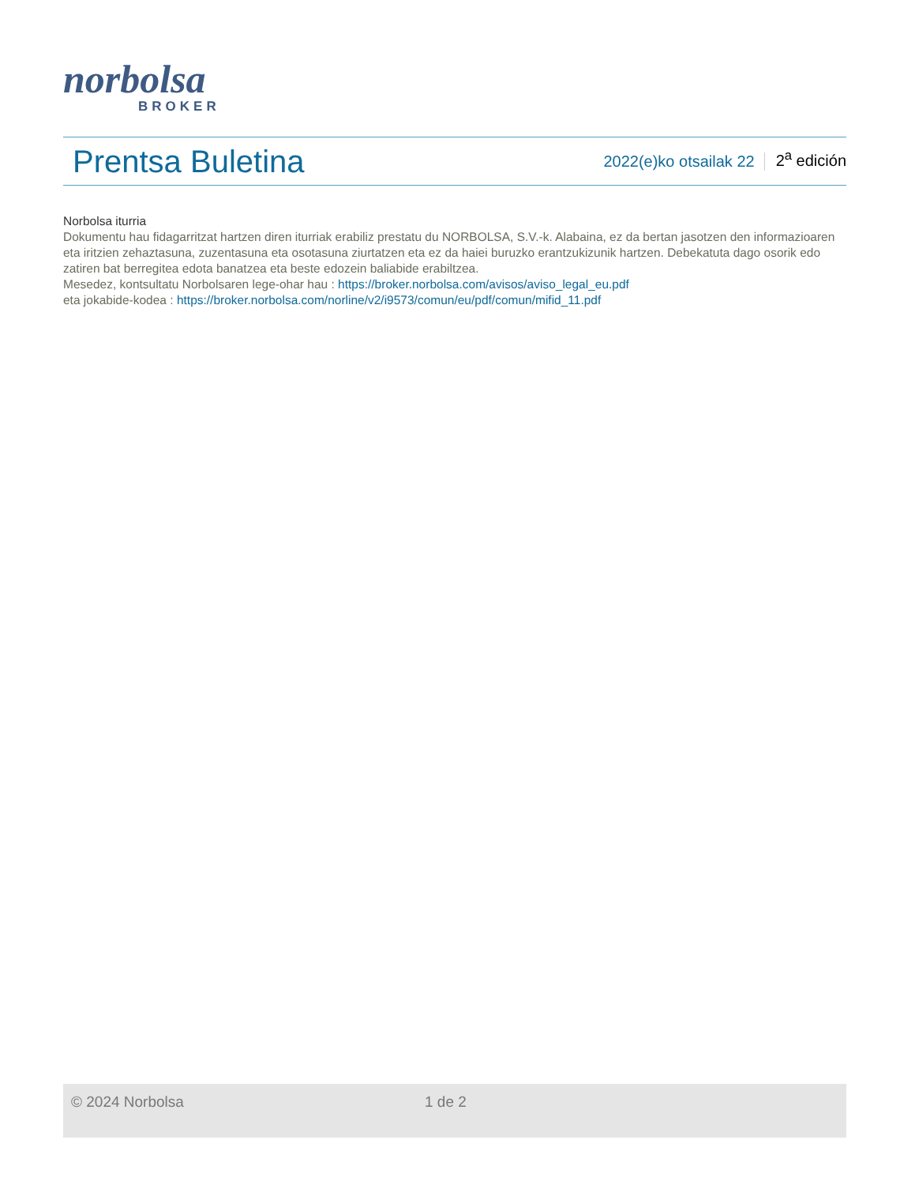norbolsa
BROKER
Prentsa Buletina
2022(e)ko otsailak 22
2<sup>a</sup> edición
Norbolsa iturria
Dokumentu hau fidagarritzat hartzen diren iturriak erabiliz prestatu du NORBOLSA, S.V.-k. Alabaina, ez da bertan jasotzen den informazioaren eta iritzien zehaztasuna, zuzentasuna eta osotasuna ziurtatzen eta ez da haiei buruzko erantzukizunik hartzen. Debekatuta dago osorik edo zatiren bat berregitea edota banatzea eta beste edozein baliabide erabiltzea.
Mesedez, kontsultatu Norbolsaren lege-ohar hau : https://broker.norbolsa.com/avisos/aviso_legal_eu.pdf
eta jokabide-kodea : https://broker.norbolsa.com/norline/v2/i9573/comun/eu/pdf/comun/mifid_11.pdf
© 2024 Norbolsa 1 de 2